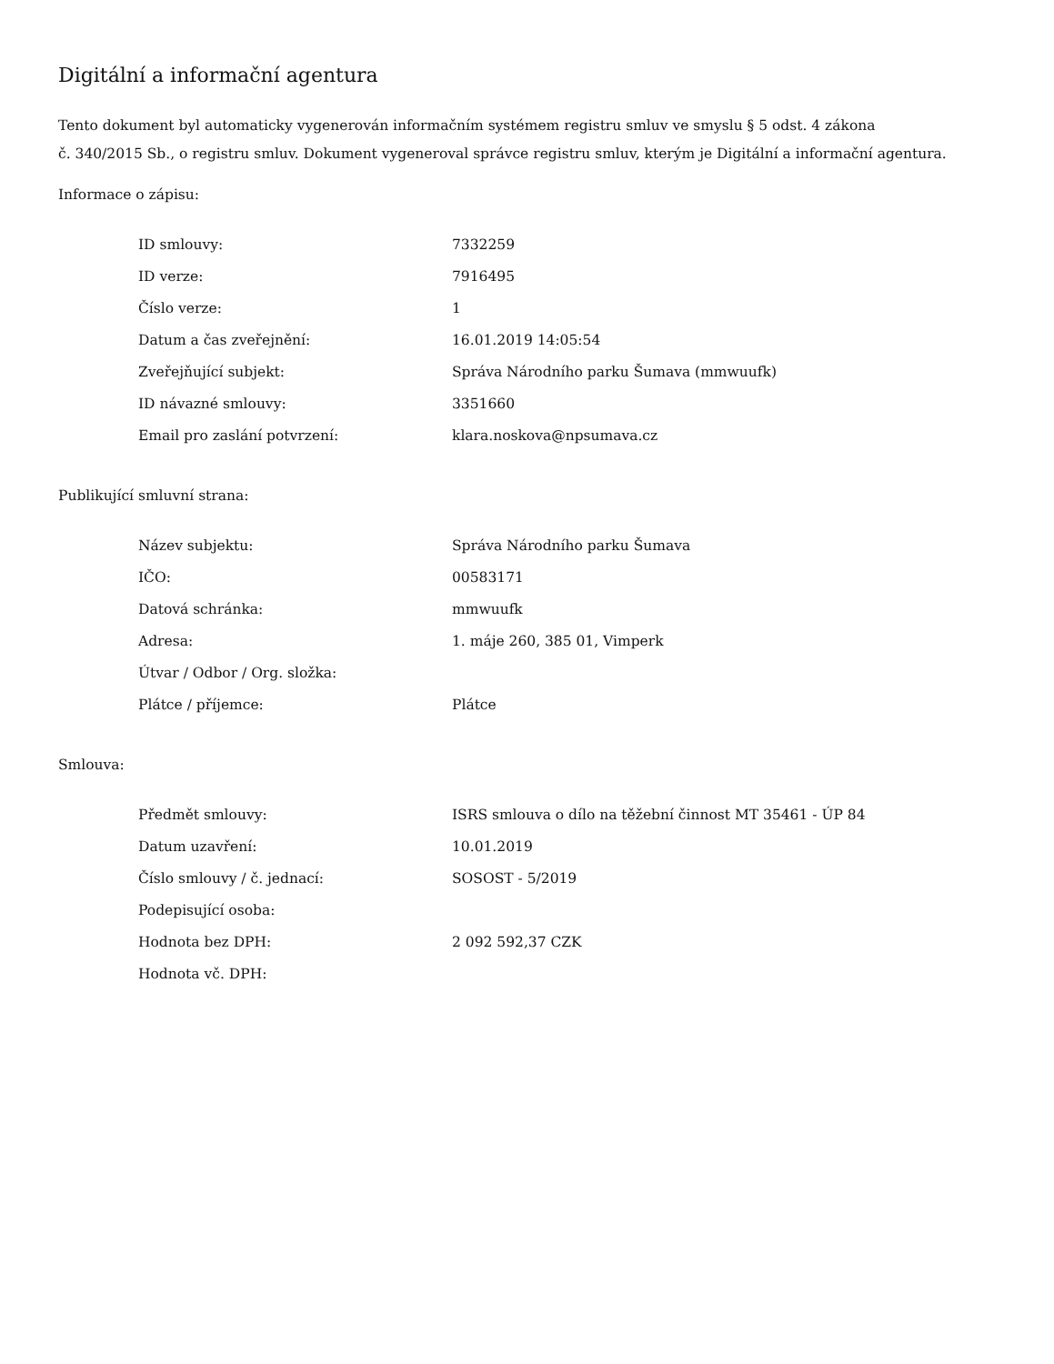Digitální a informační agentura
Tento dokument byl automaticky vygenerován informačním systémem registru smluv ve smyslu § 5 odst. 4 zákona
č. 340/2015 Sb., o registru smluv. Dokument vygeneroval správce registru smluv, kterým je Digitální a informační agentura.
Informace o zápisu:
| ID smlouvy: | 7332259 |
| ID verze: | 7916495 |
| Číslo verze: | 1 |
| Datum a čas zveřejnění: | 16.01.2019 14:05:54 |
| Zveřejňující subjekt: | Správa Národního parku Šumava (mmwuufk) |
| ID návazné smlouvy: | 3351660 |
| Email pro zaslání potvrzení: | klara.noskova@npsumava.cz |
Publikující smluvní strana:
| Název subjektu: | Správa Národního parku Šumava |
| IČO: | 00583171 |
| Datová schránka: | mmwuufk |
| Adresa: | 1. máje 260, 385 01, Vimperk |
| Útvar / Odbor / Org. složka: | |
| Plátce / příjemce: | Plátce |
Smlouva:
| Předmět smlouvy: | ISRS smlouva o dílo na těžební činnost MT 35461 - ÚP 84 |
| Datum uzavření: | 10.01.2019 |
| Číslo smlouvy / č. jednací: | SOSOST - 5/2019 |
| Podepisující osoba: | |
| Hodnota bez DPH: | 2 092 592,37 CZK |
| Hodnota vč. DPH: | |